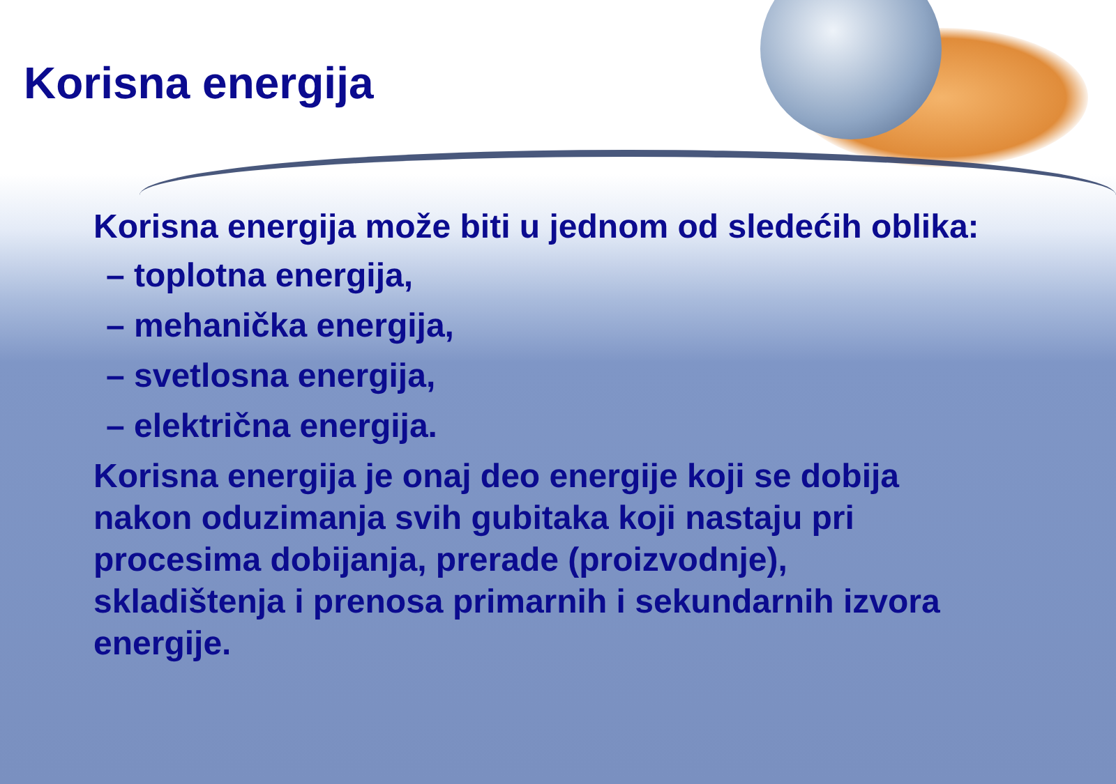Korisna energija
Korisna energija može biti u jednom od sledećih oblika:
– toplotna energija,
– mehanička energija,
– svetlosna energija,
– električna energija.
Korisna energija je onaj deo energije koji se dobija nakon oduzimanja svih gubitaka koji nastaju pri procesima dobijanja, prerade (proizvodnje), skladištenja i prenosa primarnih i sekundarnih izvora energije.